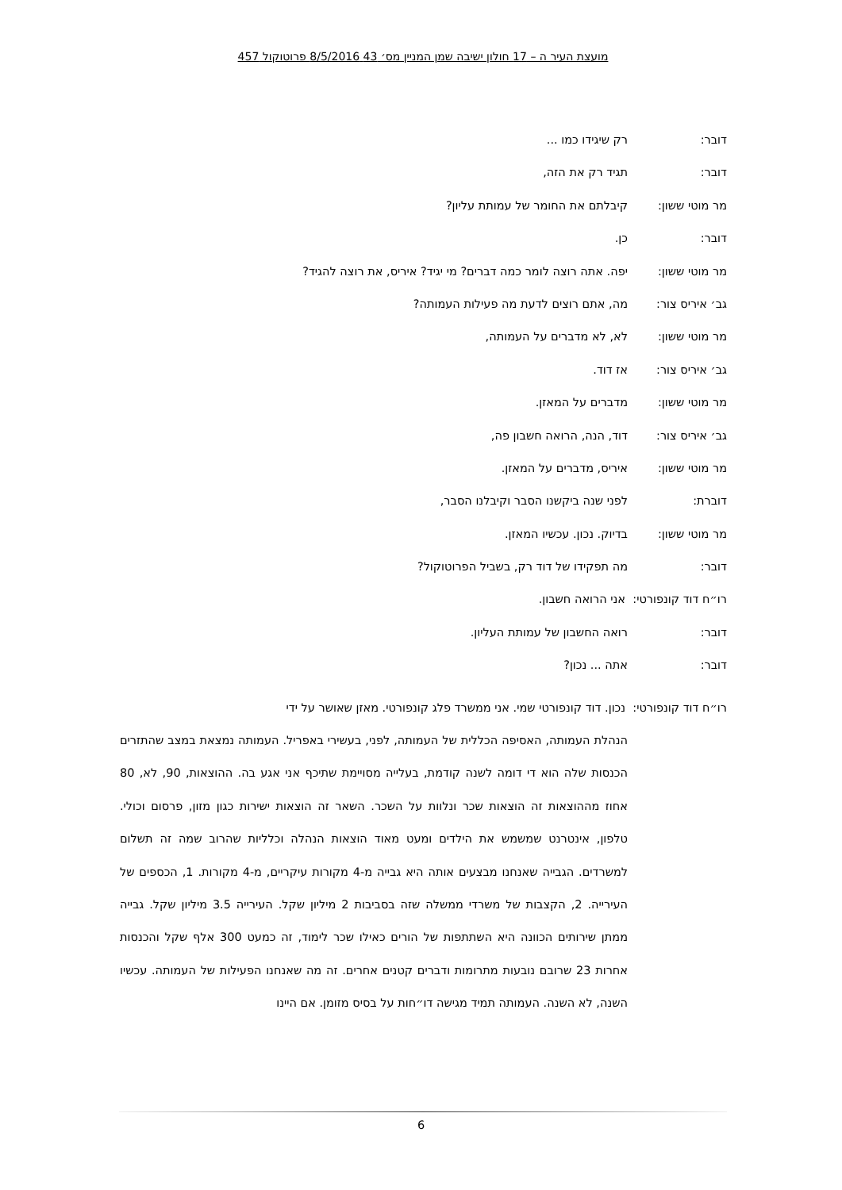מועצת העיר ה – 17 חולון ישיבה שמן המניין מס׳ 43 8/5/2016 פרוטוקול 457
דובר: רק שיגידו כמו ...
דובר: תגיד רק את הזה,
מר מוטי ששון: קיבלתם את החומר של עמותת עליון?
דובר: כן.
מר מוטי ששון: יפה. אתה רוצה לומר כמה דברים? מי יגיד? איריס, את רוצה להגיד?
גב׳ איריס צור: מה, אתם רוצים לדעת מה פעילות העמותה?
מר מוטי ששון: לא, לא מדברים על העמותה,
גב׳ איריס צור: אז דוד.
מר מוטי ששון: מדברים על המאזן.
גב׳ איריס צור: דוד, הנה, הרואה חשבון פה,
מר מוטי ששון: איריס, מדברים על המאזן.
דוברת: לפני שנה ביקשנו הסבר וקיבלנו הסבר,
מר מוטי ששון: בדיוק. נכון. עכשיו המאזן.
דובר: מה תפקידו של דוד רק, בשביל הפרוטוקול?
רו״ח דוד קונפורטי: אני הרואה חשבון.
דובר: רואה החשבון של עמותת העליון.
דובר: אתה ... נכון?
רו״ח דוד קונפורטי: נכון. דוד קונפורטי שמי. אני ממשרד פלג קונפורטי. מאזן שאושר על ידי
הנהלת העמותה, האסיפה הכללית של העמותה, לפני, בעשירי באפריל. העמותה נמצאת במצב שהתזרים הכנסות שלה הוא די דומה לשנה קודמת, בעלייה מסויימת שתיכף אני אגע בה. ההוצאות, 90, לא, 80 אחוז מההוצאות זה הוצאות שכר ונלוות על השכר. השאר זה הוצאות ישירות כגון מזון, פרסום וכולי. טלפון, אינטרנט שמשמש את הילדים ומעט מאוד הוצאות הנהלה וכלליות שהרוב שמה זה תשלום למשרדים. הגבייה שאנחנו מבצעים אותה היא גבייה מ-4 מקורות עיקריים, מ-4 מקורות. 1, הכספים של העירייה. 2, הקצבות של משרדי ממשלה שזה בסביבות 2 מיליון שקל. העירייה 3.5 מיליון שקל. גבייה ממתן שירותים הכוונה היא השתתפות של הורים כאילו שכר לימוד, זה כמעט 300 אלף שקל והכנסות אחרות 23 שרובם נובעות מתרומות ודברים קטנים אחרים. זה מה שאנחנו הפעילות של העמותה. עכשיו השנה, לא השנה. העמותה תמיד מגישה דו״חות על בסיס מזומן. אם היינו
6